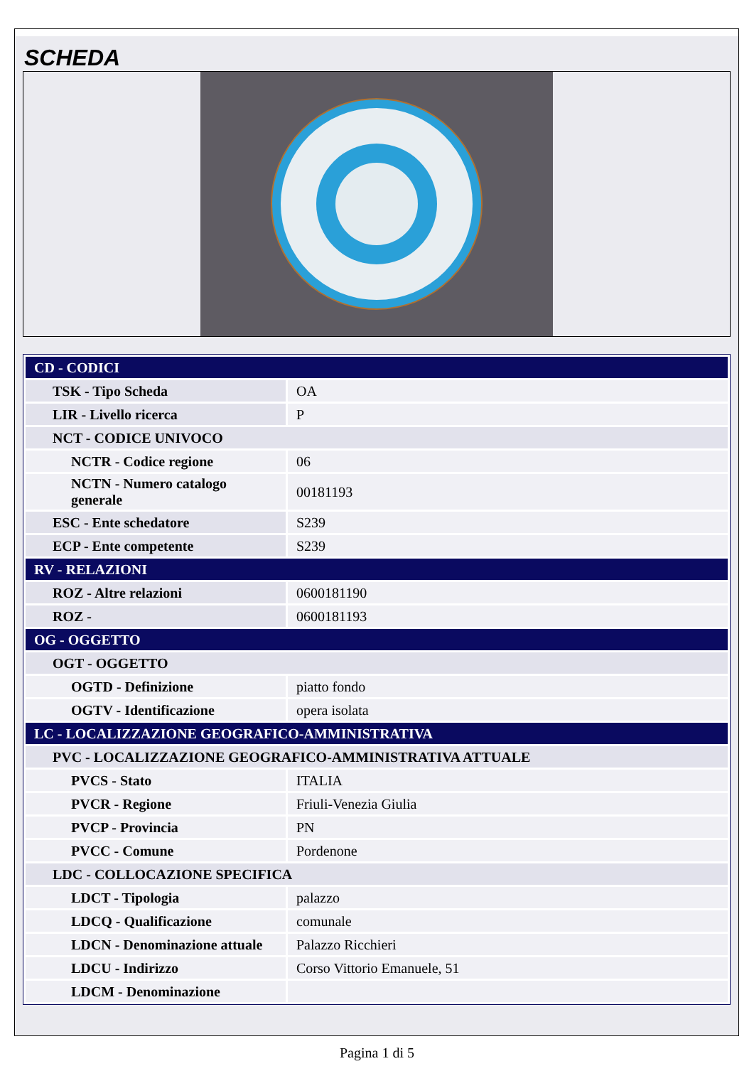SCHEDA
| CD - CODICI | |
| TSK - Tipo Scheda | OA |
| LIR - Livello ricerca | P |
| NCT - CODICE UNIVOCO | |
| NCTR - Codice regione | 06 |
| NCTN - Numero catalogo generale | 00181193 |
| ESC - Ente schedatore | S239 |
| ECP - Ente competente | S239 |
| RV - RELAZIONI | |
| ROZ - Altre relazioni | 0600181190 |
| ROZ - | 0600181193 |
| OG - OGGETTO | |
| OGT - OGGETTO | |
| OGTD - Definizione | piatto fondo |
| OGTV - Identificazione | opera isolata |
| LC - LOCALIZZAZIONE GEOGRAFICO-AMMINISTRATIVA | |
| PVC - LOCALIZZAZIONE GEOGRAFICO-AMMINISTRATIVA ATTUALE | |
| PVCS - Stato | ITALIA |
| PVCR - Regione | Friuli-Venezia Giulia |
| PVCP - Provincia | PN |
| PVCC - Comune | Pordenone |
| LDC - COLLOCAZIONE SPECIFICA | |
| LDCT - Tipologia | palazzo |
| LDCQ - Qualificazione | comunale |
| LDCN - Denominazione attuale | Palazzo Ricchieri |
| LDCU - Indirizzo | Corso Vittorio Emanuele, 51 |
| LDCM - Denominazione | |
Pagina 1 di 5